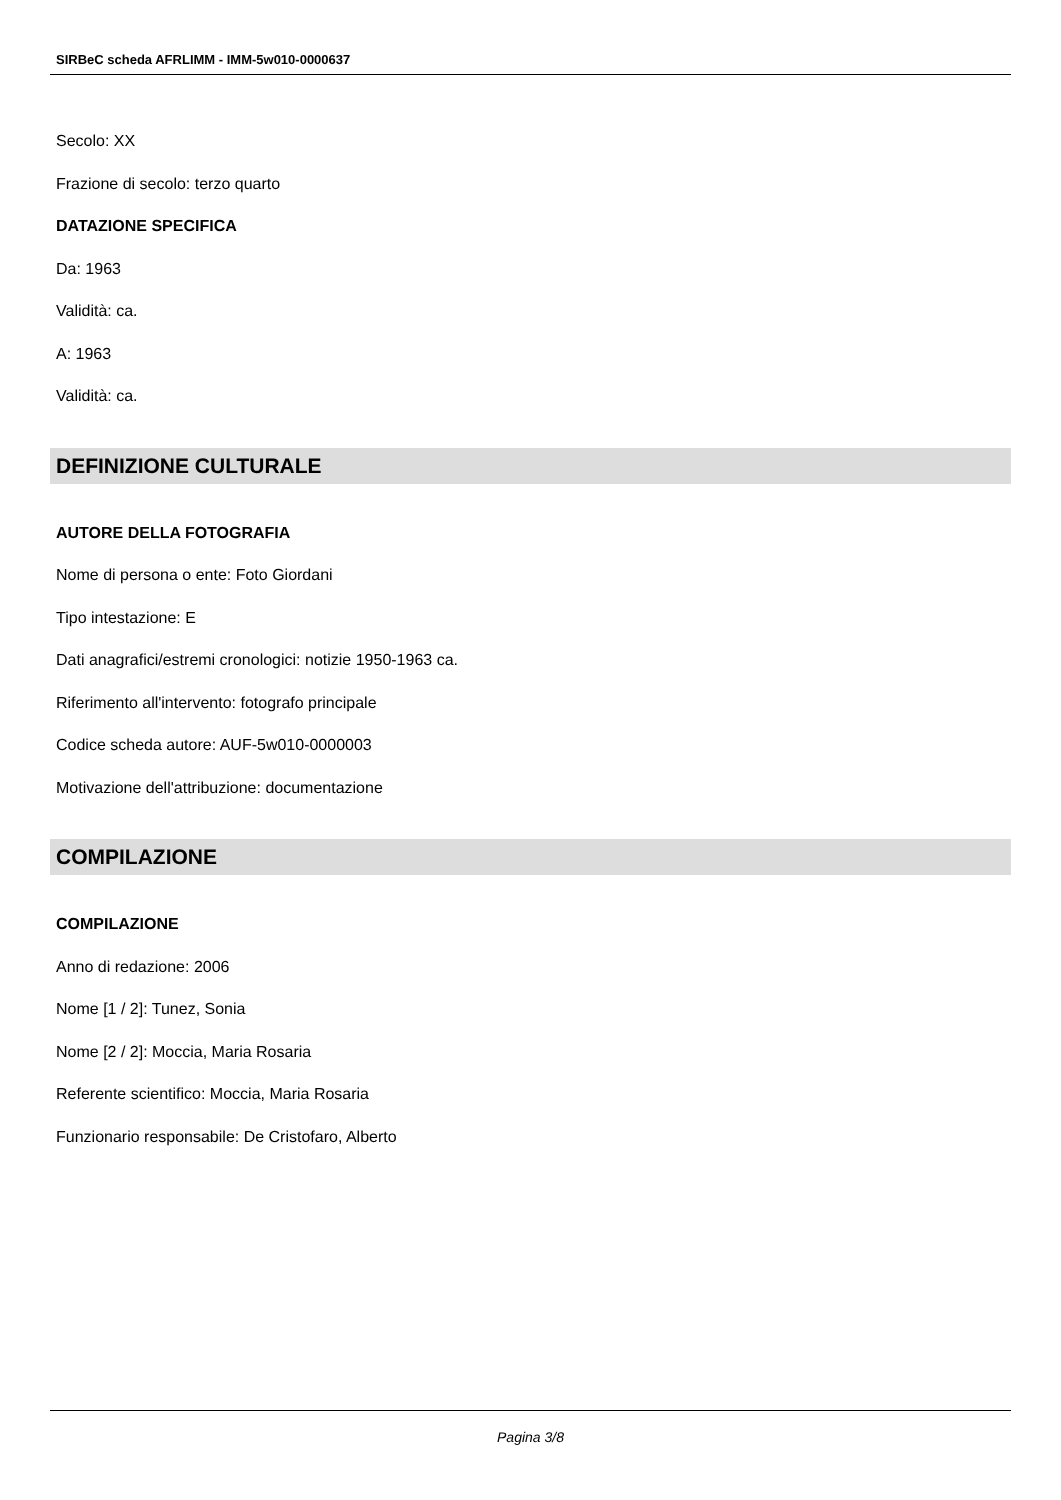SIRBeC scheda AFRLIMM - IMM-5w010-0000637
Secolo: XX
Frazione di secolo: terzo quarto
DATAZIONE SPECIFICA
Da: 1963
Validità: ca.
A: 1963
Validità: ca.
DEFINIZIONE CULTURALE
AUTORE DELLA FOTOGRAFIA
Nome di persona o ente: Foto Giordani
Tipo intestazione: E
Dati anagrafici/estremi cronologici: notizie 1950-1963 ca.
Riferimento all'intervento: fotografo principale
Codice scheda autore: AUF-5w010-0000003
Motivazione dell'attribuzione: documentazione
COMPILAZIONE
COMPILAZIONE
Anno di redazione: 2006
Nome [1 / 2]: Tunez, Sonia
Nome [2 / 2]: Moccia, Maria Rosaria
Referente scientifico: Moccia, Maria Rosaria
Funzionario responsabile: De Cristofaro, Alberto
Pagina 3/8